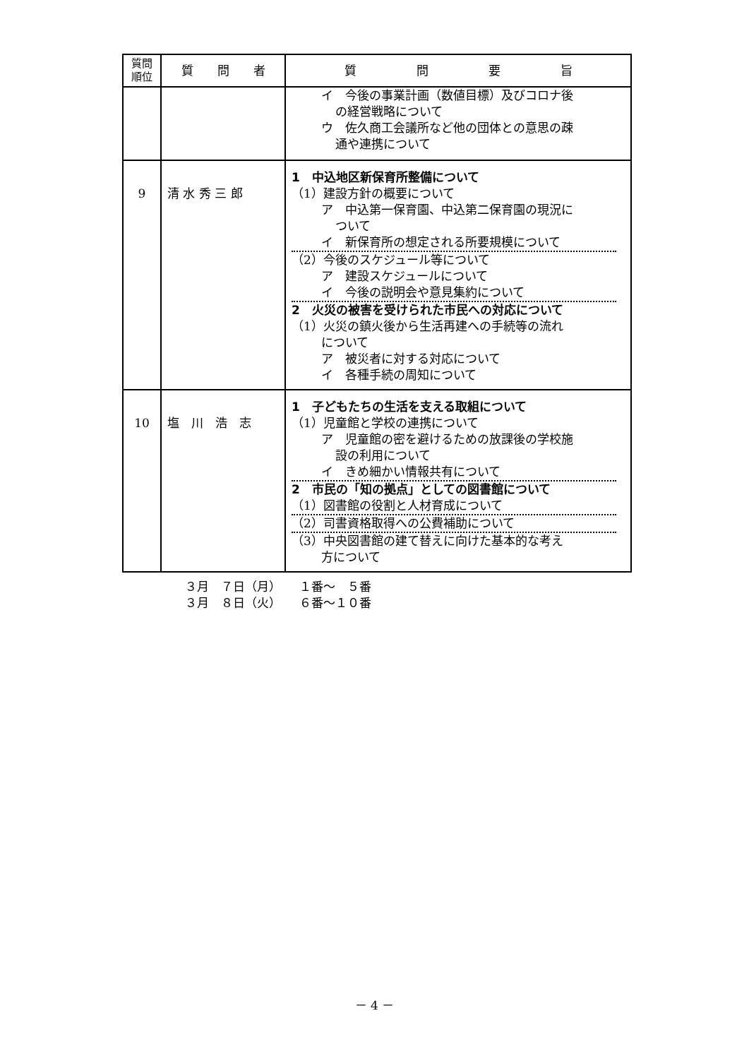| 質問 順位 | 質 問 者 | 質 問 要 旨 |
| --- | --- | --- |
| | | イ 今後の事業計画（数値目標）及びコロナ後 の経営戦略について ウ 佐久商工会議所など他の団体との意思の疎 通や連携について |
| 9 | 清 水 秀 三 郎 | 1 中込地区新保育所整備について （1）建設方針の概要について ア 中込第一保育園、中込第二保育園の現況に ついて イ 新保育所の想定される所要規模について （2）今後のスケジュール等について ア 建設スケジュールについて イ 今後の説明会や意見集約について 2 火災の被害を受けられた市民への対応について （1）火災の鎮火後から生活再建への手続等の流れ について ア 被災者に対する対応について イ 各種手続の周知について |
| 10 | 塩 川 浩 志 | 1 子どもたちの生活を支える取組について （1）児童館と学校の連携について ア 児童館の密を避けるための放課後の学校施 設の利用について イ きめ細かい情報共有について 2 市民の「知の拠点」としての図書館について （1）図書館の役割と人材育成について （2）司書資格取得への公費補助について （3）中央図書館の建て替えに向けた基本的な考え 方について |
３月　７日（月）　　１番～　５番
３月　８日（火）　　６番～１０番
－ 4 －